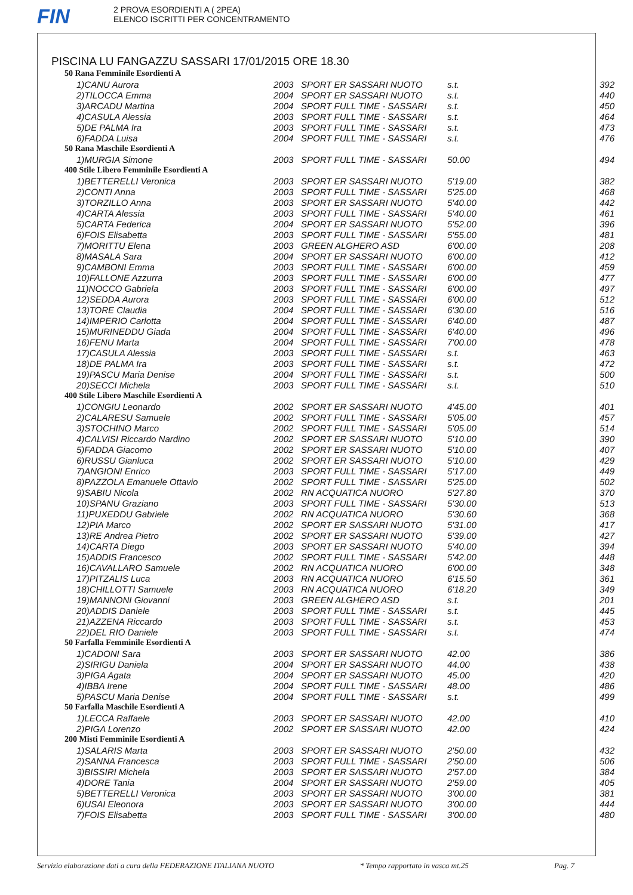FIN
2 PROVA ESORDIENTI A ( 2PEA)
ELENCO ISCRITTI PER CONCENTRAMENTO
PISCINA LU FANGAZZU SASSARI 17/01/2015 ORE 18.30
| 50 Rana Femminile Esordienti A | | | | |
| 1)CANU Aurora | 2003 | SPORT ER SASSARI NUOTO | s.t. | 392 |
| 2)TILOCCA Emma | 2004 | SPORT ER SASSARI NUOTO | s.t. | 440 |
| 3)ARCADU Martina | 2004 | SPORT FULL TIME - SASSARI | s.t. | 450 |
| 4)CASULA Alessia | 2003 | SPORT FULL TIME - SASSARI | s.t. | 464 |
| 5)DE PALMA Ira | 2003 | SPORT FULL TIME - SASSARI | s.t. | 473 |
| 6)FADDA Luisa | 2004 | SPORT FULL TIME - SASSARI | s.t. | 476 |
| 50 Rana Maschile Esordienti A | | | | |
| 1)MURGIA Simone | 2003 | SPORT FULL TIME - SASSARI | 50.00 | 494 |
| 400 Stile Libero Femminile Esordienti A | | | | |
| 1)BETTERELLI Veronica | 2003 | SPORT ER SASSARI NUOTO | 5'19.00 | 382 |
| 2)CONTI Anna | 2003 | SPORT FULL TIME - SASSARI | 5'25.00 | 468 |
| 3)TORZILLO Anna | 2003 | SPORT ER SASSARI NUOTO | 5'40.00 | 442 |
| 4)CARTA Alessia | 2003 | SPORT FULL TIME - SASSARI | 5'40.00 | 461 |
| 5)CARTA Federica | 2004 | SPORT ER SASSARI NUOTO | 5'52.00 | 396 |
| 6)FOIS Elisabetta | 2003 | SPORT FULL TIME - SASSARI | 5'55.00 | 481 |
| 7)MORITTU Elena | 2003 | GREEN ALGHERO ASD | 6'00.00 | 208 |
| 8)MASALA Sara | 2004 | SPORT ER SASSARI NUOTO | 6'00.00 | 412 |
| 9)CAMBONI Emma | 2003 | SPORT FULL TIME - SASSARI | 6'00.00 | 459 |
| 10)FALLONE Azzurra | 2003 | SPORT FULL TIME - SASSARI | 6'00.00 | 477 |
| 11)NOCCO Gabriela | 2003 | SPORT FULL TIME - SASSARI | 6'00.00 | 497 |
| 12)SEDDA Aurora | 2003 | SPORT FULL TIME - SASSARI | 6'00.00 | 512 |
| 13)TORE Claudia | 2004 | SPORT FULL TIME - SASSARI | 6'30.00 | 516 |
| 14)IMPERIO Carlotta | 2004 | SPORT FULL TIME - SASSARI | 6'40.00 | 487 |
| 15)MURINEDDU Giada | 2004 | SPORT FULL TIME - SASSARI | 6'40.00 | 496 |
| 16)FENU Marta | 2004 | SPORT FULL TIME - SASSARI | 7'00.00 | 478 |
| 17)CASULA Alessia | 2003 | SPORT FULL TIME - SASSARI | s.t. | 463 |
| 18)DE PALMA Ira | 2003 | SPORT FULL TIME - SASSARI | s.t. | 472 |
| 19)PASCU Maria Denise | 2004 | SPORT FULL TIME - SASSARI | s.t. | 500 |
| 20)SECCI Michela | 2003 | SPORT FULL TIME - SASSARI | s.t. | 510 |
| 400 Stile Libero Maschile Esordienti A | | | | |
| 1)CONGIU Leonardo | 2002 | SPORT ER SASSARI NUOTO | 4'45.00 | 401 |
| 2)CALARESU Samuele | 2002 | SPORT FULL TIME - SASSARI | 5'05.00 | 457 |
| 3)STOCHINO Marco | 2002 | SPORT FULL TIME - SASSARI | 5'05.00 | 514 |
| 4)CALVISI Riccardo Nardino | 2002 | SPORT ER SASSARI NUOTO | 5'10.00 | 390 |
| 5)FADDA Giacomo | 2002 | SPORT ER SASSARI NUOTO | 5'10.00 | 407 |
| 6)RUSSU Gianluca | 2002 | SPORT ER SASSARI NUOTO | 5'10.00 | 429 |
| 7)ANGIONI Enrico | 2003 | SPORT FULL TIME - SASSARI | 5'17.00 | 449 |
| 8)PAZZOLA Emanuele Ottavio | 2002 | SPORT FULL TIME - SASSARI | 5'25.00 | 502 |
| 9)SABIU Nicola | 2002 | RN ACQUATICA NUORO | 5'27.80 | 370 |
| 10)SPANU Graziano | 2003 | SPORT FULL TIME - SASSARI | 5'30.00 | 513 |
| 11)PUXEDDU Gabriele | 2002 | RN ACQUATICA NUORO | 5'30.60 | 368 |
| 12)PIA Marco | 2002 | SPORT ER SASSARI NUOTO | 5'31.00 | 417 |
| 13)RE Andrea Pietro | 2002 | SPORT ER SASSARI NUOTO | 5'39.00 | 427 |
| 14)CARTA Diego | 2003 | SPORT ER SASSARI NUOTO | 5'40.00 | 394 |
| 15)ADDIS Francesco | 2002 | SPORT FULL TIME - SASSARI | 5'42.00 | 448 |
| 16)CAVALLARO Samuele | 2002 | RN ACQUATICA NUORO | 6'00.00 | 348 |
| 17)PITZALIS Luca | 2003 | RN ACQUATICA NUORO | 6'15.50 | 361 |
| 18)CHILLOTTI Samuele | 2003 | RN ACQUATICA NUORO | 6'18.20 | 349 |
| 19)MANNONI Giovanni | 2003 | GREEN ALGHERO ASD | s.t. | 201 |
| 20)ADDIS Daniele | 2003 | SPORT FULL TIME - SASSARI | s.t. | 445 |
| 21)AZZENA Riccardo | 2003 | SPORT FULL TIME - SASSARI | s.t. | 453 |
| 22)DEL RIO Daniele | 2003 | SPORT FULL TIME - SASSARI | s.t. | 474 |
| 50 Farfalla Femminile Esordienti A | | | | |
| 1)CADONI Sara | 2003 | SPORT ER SASSARI NUOTO | 42.00 | 386 |
| 2)SIRIGU Daniela | 2004 | SPORT ER SASSARI NUOTO | 44.00 | 438 |
| 3)PIGA Agata | 2004 | SPORT ER SASSARI NUOTO | 45.00 | 420 |
| 4)IBBA Irene | 2004 | SPORT FULL TIME - SASSARI | 48.00 | 486 |
| 5)PASCU Maria Denise | 2004 | SPORT FULL TIME - SASSARI | s.t. | 499 |
| 50 Farfalla Maschile Esordienti A | | | | |
| 1)LECCA Raffaele | 2003 | SPORT ER SASSARI NUOTO | 42.00 | 410 |
| 2)PIGA Lorenzo | 2002 | SPORT ER SASSARI NUOTO | 42.00 | 424 |
| 200 Misti Femminile Esordienti A | | | | |
| 1)SALARIS Marta | 2003 | SPORT ER SASSARI NUOTO | 2'50.00 | 432 |
| 2)SANNA Francesca | 2003 | SPORT FULL TIME - SASSARI | 2'50.00 | 506 |
| 3)BISSIRI Michela | 2003 | SPORT ER SASSARI NUOTO | 2'57.00 | 384 |
| 4)DORE Tania | 2004 | SPORT ER SASSARI NUOTO | 2'59.00 | 405 |
| 5)BETTERELLI Veronica | 2003 | SPORT ER SASSARI NUOTO | 3'00.00 | 381 |
| 6)USAI Eleonora | 2003 | SPORT ER SASSARI NUOTO | 3'00.00 | 444 |
| 7)FOIS Elisabetta | 2003 | SPORT FULL TIME - SASSARI | 3'00.00 | 480 |
Servizio elaborazione dati a cura della FEDERAZIONE ITALIANA NUOTO * Tempo rapportato in vasca mt.25 Pag. 7